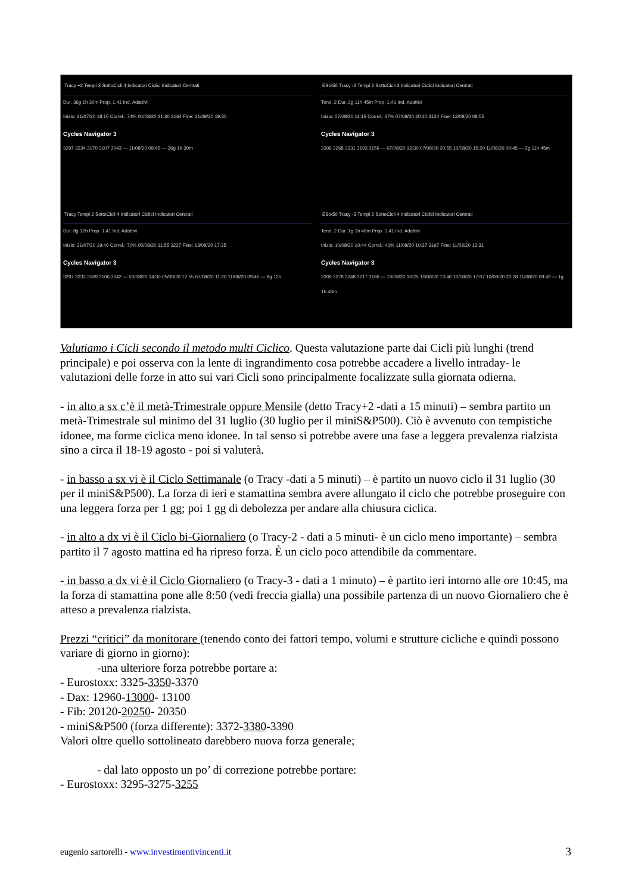Tracy +2 Tempi 2 SottoCicli 4 Indicatori Ciclici Indicatori Centrati
Dur. 36g 1h 30m Prop. 1,41 Ind. Adattivi
Inizio: 31/07/20 18:15 Correl.: 74% 04/08/20 21:30 3164 Fine: 21/09/20 19:30
Cycles Navigator 3
3297 3234 3170 3107 3043 — 11/08/20 09:45 — 36g 1h 30m
EStx50 Tracy -2 Tempi 2 SottoCicli 3 Indicatori Ciclici Indicatori Centrati
Tend. 2 Dur. 2g 11h 45m Prop. 1,41 Ind. Adattivi
Inizio: 07/08/20 11:15 Correl.: 67% 07/08/20 20:10 3124 Fine: 12/08/20 08:55
Cycles Navigator 3
3306 3268 3231 3193 3156 — 07/08/20 12:30 07/08/20 20:55 10/08/20 15:20 11/08/20 09:45 — 2g 11h 45m
Tracy Tempi 2 SottoCicli 4 Indicatori Ciclici Indicatori Centrati
Dur. 8g 12h Prop. 1,41 Ind. Adattivi
Inizio: 31/07/20 19:40 Correl.: 70% 05/08/20 11:55 3227 Fine: 13/08/20 17:35
Cycles Navigator 3
3297 3233 3169 3106 3042 — 03/08/20 14:30 05/08/20 12:55 07/08/20 11:20 11/08/20 09:45 — 8g 12h
EStx50 Tracy -3 Tempi 2 SottoCicli 4 Indicatori Ciclici Indicatori Centrati
Tend. 2 Dur. 1g 1h 48m Prop. 1,41 Ind. Adattivi
Inizio: 10/08/20 10:44 Correl.: 41% 11/08/20 10:37 3197 Fine: 11/08/20 12:31
Cycles Navigator 3
3309 3278 3248 3217 3186 — 10/08/20 10:25 10/08/20 13:46 10/08/20 17:07 10/08/20 20:28 11/08/20 09:49 — 1g 1h 48m
Valutiamo i Cicli secondo il metodo multi Ciclico. Questa valutazione parte dai Cicli più lunghi (trend principale) e poi osserva con la lente di ingrandimento cosa potrebbe accadere a livello intraday- le valutazioni delle forze in atto sui vari Cicli sono principalmente focalizzate sulla giornata odierna.
- in alto a sx c’è il metà-Trimestrale oppure Mensile (detto Tracy+2 -dati a 15 minuti) – sembra partito un metà-Trimestrale sul minimo del 31 luglio (30 luglio per il miniS&P500). Ciò è avvenuto con tempistiche idonee, ma forme ciclica meno idonee. In tal senso si potrebbe avere una fase a leggera prevalenza rialzista sino a circa il 18-19 agosto - poi si valuterà.
- in basso a sx vi è il Ciclo Settimanale (o Tracy -dati a 5 minuti) – è partito un nuovo ciclo il 31 luglio (30 per il miniS&P500). La forza di ieri e stamattina sembra avere allungato il ciclo che potrebbe proseguire con una leggera forza per 1 gg; poi 1 gg di debolezza per andare alla chiusura ciclica.
- in alto a dx vi è il Ciclo bi-Giornaliero (o Tracy-2 - dati a 5 minuti- è un ciclo meno importante) – sembra partito il 7 agosto mattina ed ha ripreso forza. È un ciclo poco attendibile da commentare.
- in basso a dx vi è il Ciclo Giornaliero (o Tracy-3 - dati a 1 minuto) – è partito ieri intorno alle ore 10:45, ma la forza di stamattina pone alle 8:50 (vedi freccia gialla) una possibile partenza di un nuovo Giornaliero che è atteso a prevalenza rialzista.
Prezzi “critici” da monitorare (tenendo conto dei fattori tempo, volumi e strutture cicliche e quindi possono variare di giorno in giorno):
-una ulteriore forza potrebbe portare a:
- Eurostoxx: 3325-3350-3370
- Dax: 12960-13000- 13100
- Fib: 20120-20250- 20350
- miniS&P500 (forza differente): 3372-3380-3390
Valori oltre quello sottolineato darebbero nuova forza generale;
- dal lato opposto un po’ di correzione potrebbe portare:
- Eurostoxx: 3295-3275-3255
eugenio sartorelli - www.investimentivincenti.it 3